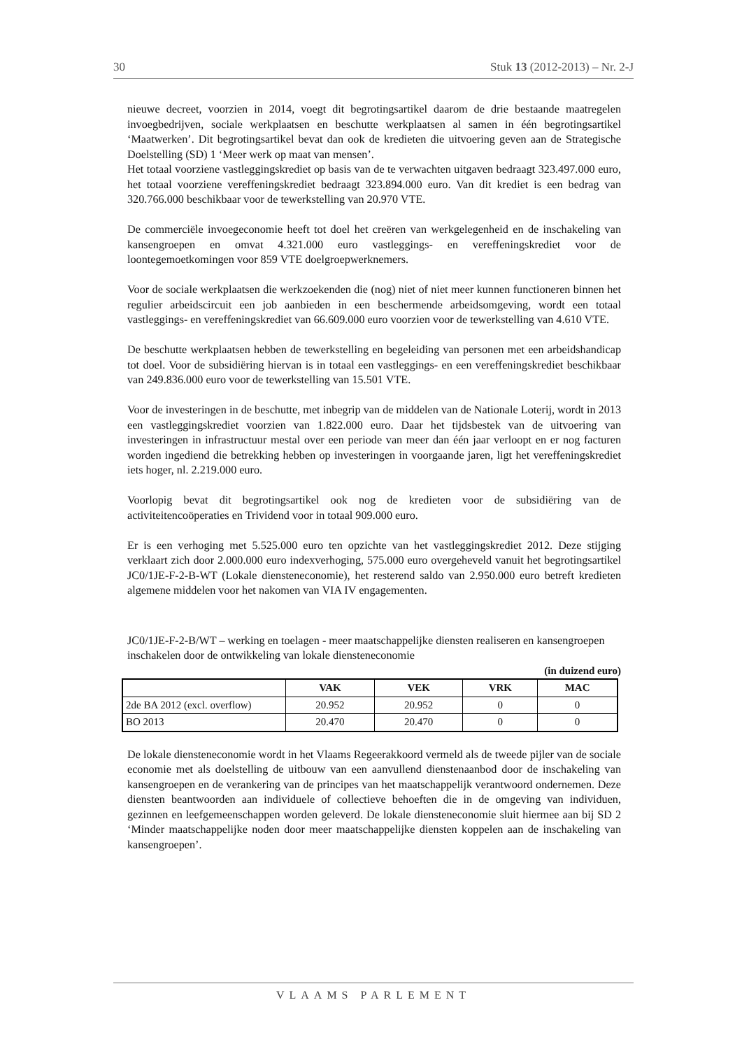30 Stuk 13 (2012-2013) – Nr. 2-J
nieuwe decreet, voorzien in 2014, voegt dit begrotingsartikel daarom de drie bestaande maatregelen invoegbedrijven, sociale werkplaatsen en beschutte werkplaatsen al samen in één begrotingsartikel ‘Maatwerken’. Dit begrotingsartikel bevat dan ook de kredieten die uitvoering geven aan de Strategische Doelstelling (SD) 1 ‘Meer werk op maat van mensen’.
Het totaal voorziene vastleggingskrediet op basis van de te verwachten uitgaven bedraagt 323.497.000 euro, het totaal voorziene vereffeningskrediet bedraagt 323.894.000 euro. Van dit krediet is een bedrag van 320.766.000 beschikbaar voor de tewerkstelling van 20.970 VTE.
De commerciële invoegeconomie heeft tot doel het creëren van werkgelegenheid en de inschakeling van kansengroepen en omvat 4.321.000 euro vastleggings- en vereffeningskrediet voor de loontegemoetkomingen voor 859 VTE doelgroepwerknemers.
Voor de sociale werkplaatsen die werkzoekenden die (nog) niet of niet meer kunnen functioneren binnen het regulier arbeidscircuit een job aanbieden in een beschermende arbeidsomgeving, wordt een totaal vastleggings- en vereffeningskrediet van 66.609.000 euro voorzien voor de tewerkstelling van 4.610 VTE.
De beschutte werkplaatsen hebben de tewerkstelling en begeleiding van personen met een arbeidshandicap tot doel. Voor de subsidiëring hiervan is in totaal een vastleggings- en een vereffeningskrediet beschikbaar van 249.836.000 euro voor de tewerkstelling van 15.501 VTE.
Voor de investeringen in de beschutte, met inbegrip van de middelen van de Nationale Loterij, wordt in 2013 een vastleggingskrediet voorzien van 1.822.000 euro. Daar het tijdsbestek van de uitvoering van investeringen in infrastructuur mestal over een periode van meer dan één jaar verloopt en er nog facturen worden ingediend die betrekking hebben op investeringen in voorgaande jaren, ligt het vereffeningskrediet iets hoger, nl. 2.219.000 euro.
Voorlopig bevat dit begrotingsartikel ook nog de kredieten voor de subsidiëring van de activiteitencoöperaties en Trividend voor in totaal 909.000 euro.
Er is een verhoging met 5.525.000 euro ten opzichte van het vastleggingskrediet 2012. Deze stijging verklaart zich door 2.000.000 euro indexverhoging, 575.000 euro overgeheveld vanuit het begrotingsartikel JC0/1JE-F-2-B-WT (Lokale diensteneconomie), het resterend saldo van 2.950.000 euro betreft kredieten algemene middelen voor het nakomen van VIA IV engagementen.
JC0/1JE-F-2-B/WT – werking en toelagen - meer maatschappelijke diensten realiseren en kansengroepen inschakelen door de ontwikkeling van lokale diensteneconomie
(in duizend euro)
| | VAK | VEK | VRK | MAC |
| --- | --- | --- | --- | --- |
| 2de BA 2012 (excl. overflow) | 20.952 | 20.952 | 0 | 0 |
| BO 2013 | 20.470 | 20.470 | 0 | 0 |
De lokale diensteneconomie wordt in het Vlaams Regeerakkoord vermeld als de tweede pijler van de sociale economie met als doelstelling de uitbouw van een aanvullend dienstenaanbod door de inschakeling van kansengroepen en de verankering van de principes van het maatschappelijk verantwoord ondernemen. Deze diensten beantwoorden aan individuele of collectieve behoeften die in de omgeving van individuen, gezinnen en leefgemeenschappen worden geleverd. De lokale diensteneconomie sluit hiermee aan bij SD 2 ‘Minder maatschappelijke noden door meer maatschappelijke diensten koppelen aan de inschakeling van kansengroepen’.
VLAAMS PARLEMENT